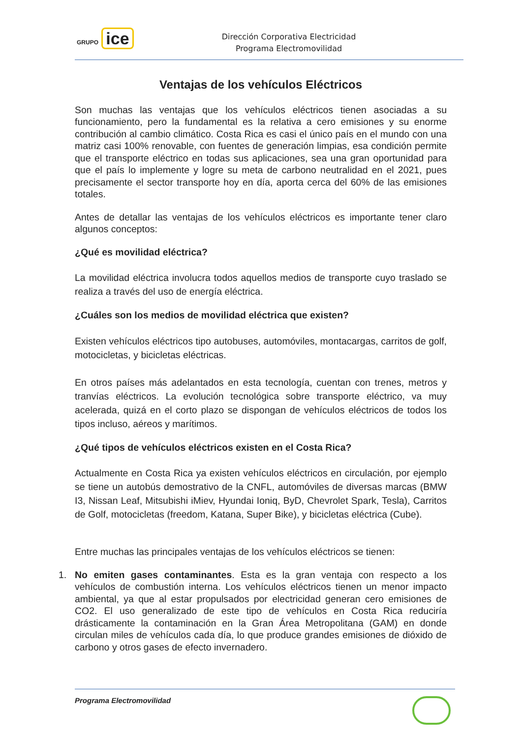GRUPO ice
Dirección Corporativa Electricidad
Programa Electromovilidad
Ventajas de los vehículos Eléctricos
Son muchas las ventajas que los vehículos eléctricos tienen asociadas a su funcionamiento, pero la fundamental es la relativa a cero emisiones y su enorme contribución al cambio climático. Costa Rica es casi el único país en el mundo con una matriz casi 100% renovable, con fuentes de generación limpias, esa condición permite que el transporte eléctrico en todas sus aplicaciones, sea una gran oportunidad para que el país lo implemente y logre su meta de carbono neutralidad en el 2021, pues precisamente el sector transporte hoy en día, aporta cerca del 60% de las emisiones totales.
Antes de detallar las ventajas de los vehículos eléctricos es importante tener claro algunos conceptos:
¿Qué es movilidad eléctrica?
La movilidad eléctrica involucra todos aquellos medios de transporte cuyo traslado se realiza a través del uso de energía eléctrica.
¿Cuáles son los medios de movilidad eléctrica que existen?
Existen vehículos eléctricos tipo autobuses, automóviles, montacargas, carritos de golf, motocicletas, y bicicletas eléctricas.
En otros países más adelantados en esta tecnología, cuentan con trenes, metros y tranvías eléctricos. La evolución tecnológica sobre transporte eléctrico, va muy acelerada, quizá en el corto plazo se dispongan de vehículos eléctricos de todos los tipos incluso, aéreos y marítimos.
¿Qué tipos de vehículos eléctricos existen en el Costa Rica?
Actualmente en Costa Rica ya existen vehículos eléctricos en circulación, por ejemplo se tiene un autobús demostrativo de la CNFL, automóviles de diversas marcas (BMW I3, Nissan Leaf, Mitsubishi iMiev, Hyundai Ioniq, ByD, Chevrolet Spark, Tesla), Carritos de Golf, motocicletas (freedom, Katana, Super Bike), y bicicletas eléctrica (Cube).
Entre muchas las principales ventajas de los vehículos eléctricos se tienen:
1. No emiten gases contaminantes. Esta es la gran ventaja con respecto a los vehículos de combustión interna. Los vehículos eléctricos tienen un menor impacto ambiental, ya que al estar propulsados por electricidad generan cero emisiones de CO2. El uso generalizado de este tipo de vehículos en Costa Rica reduciría drásticamente la contaminación en la Gran Área Metropolitana (GAM) en donde circulan miles de vehículos cada día, lo que produce grandes emisiones de dióxido de carbono y otros gases de efecto invernadero.
Programa Electromovilidad